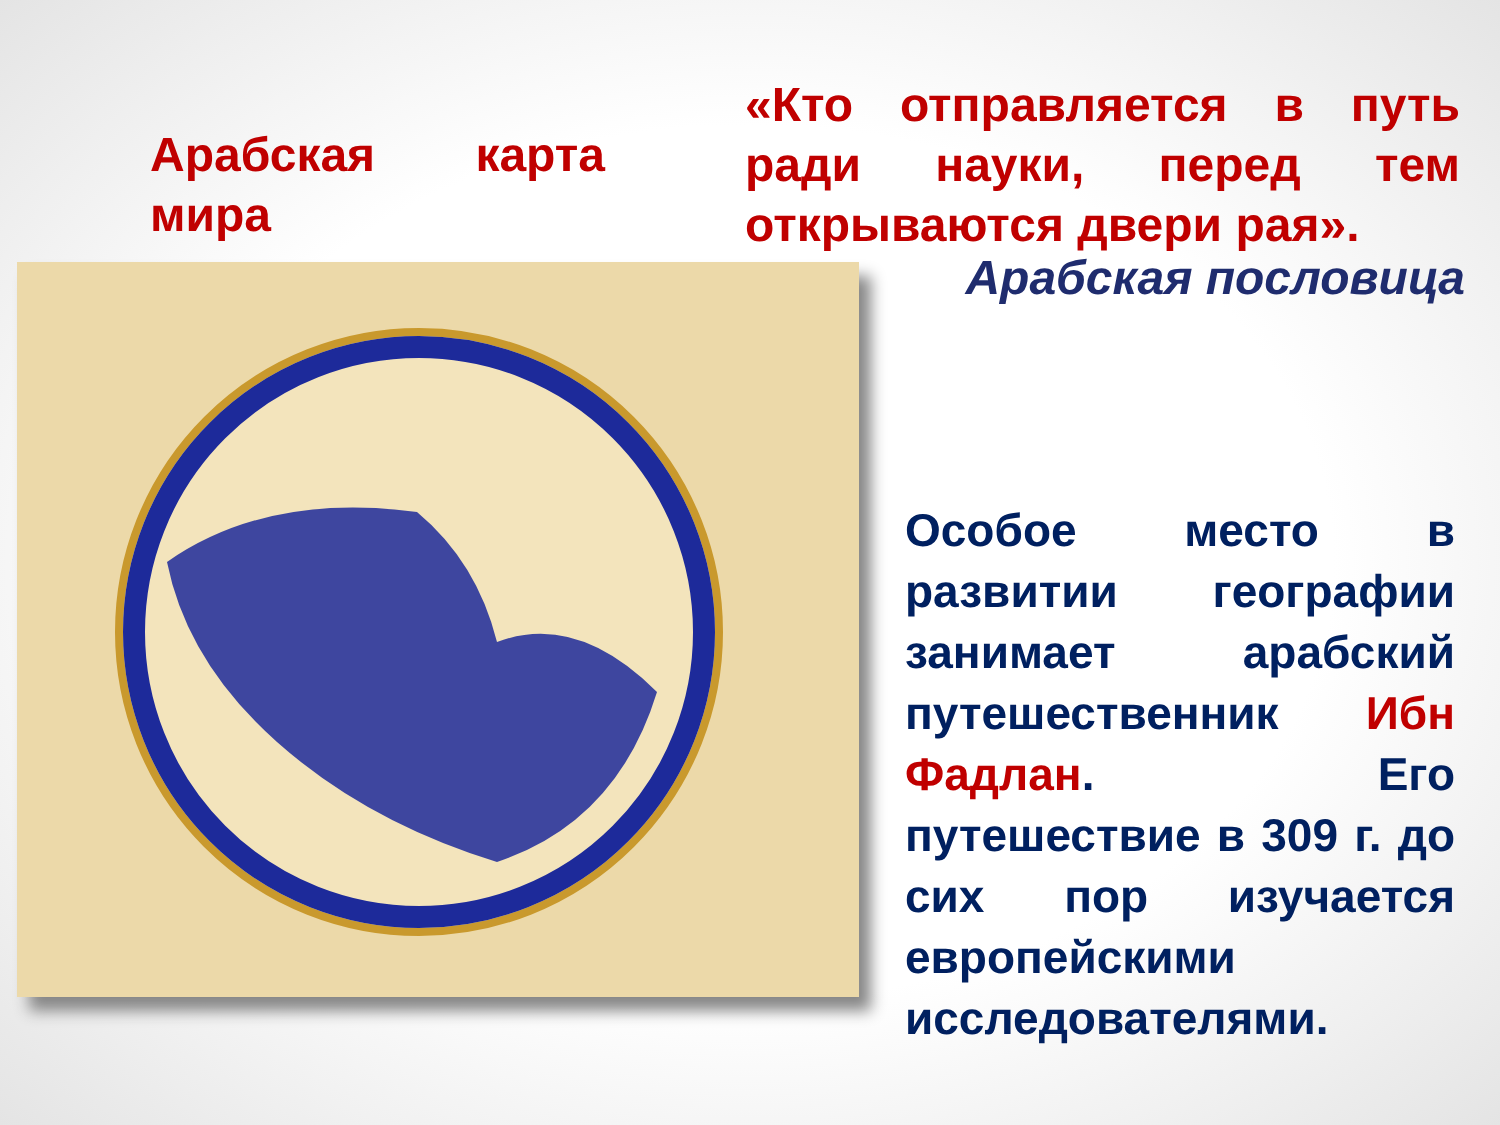Арабская карта мира
«Кто отправляется в путь ради науки, перед тем открываются двери рая».
Арабская пословица
Особое место в развитии географии занимает арабский путешественник Ибн Фадлан. Его путешествие в 309 г. до сих пор изучается европейскими исследователями.